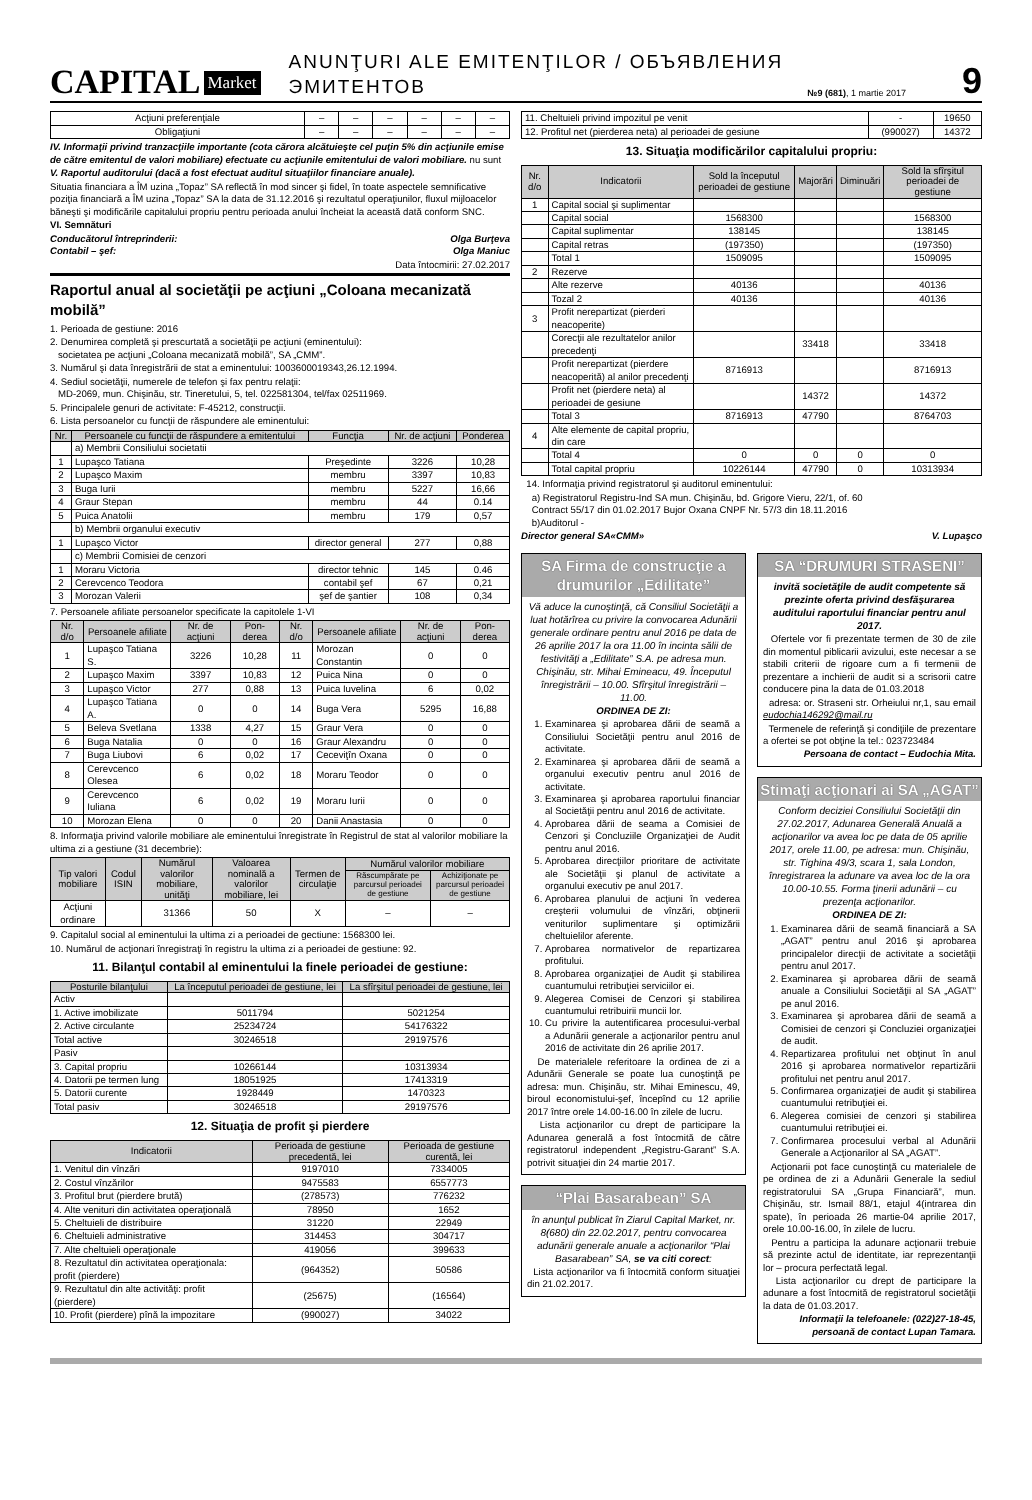CAPITAL Market ANUNŢURI ALE EMITENŢILOR / ОБЪЯВЛЕНИЯ ЭМИТЕНТОВ №9 (681), 1 martie 2017 9
| Acţiuni preferenţiale | – | – | – | – | – | – |
| Obligaţiuni | – | – | – | – | – | – |
IV. Informaţii privind tranzacţiile importante (cota cărora alcătuieşte cel puţin 5% din acţiunile emise de către emitentul de valori mobiliare) efectuate cu acţiunile emitentului de valori mobiliare. nu sunt
V. Raportul auditorului (dacă a fost efectuat auditul situaţiilor financiare anuale).
Situatia financiara a ÎM uzina „Topaz” SA reflectă în mod sincer şi fidel, în toate aspectele semnificative poziţia financiară a ÎM uzina „Topaz” SA la data de 31.12.2016 şi rezultatul operaţiunilor, fluxul mijloacelor băneşti şi modificările capitalului propriu pentru perioada anului încheiat la această dată conform SNC.
VI. Semnături
Conducătorul întreprinderii: Olga Burţeva
Contabil – şef: Olga Maniuc
Data întocmirii: 27.02.2017
Raportul anual al societăţii pe acţiuni „Coloana mecanizată mobilă”
1. Perioada de gestiune: 2016
2. Denumirea completă şi prescurtată a societăţii pe acţiuni (eminentului):
societatea pe acţiuni „Coloana mecanizată mobilă”, SA „CMM”.
3. Numărul şi data înregistrării de stat a eminentului: 1003600019343,26.12.1994.
4. Sediul societăţii, numerele de telefon şi fax pentru relaţii:
MD-2069, mun. Chişinău, str. Tineretului, 5, tel. 022581304, tel/fax 02511969.
5. Principalele genuri de activitate: F-45212, construcţii.
6. Lista persoanelor cu funcţii de răspundere ale eminentului:
| Nr. | Persoanele cu funcţii de răspundere a emitentului | Funcţia | Nr. de acţiuni | Ponderea |
| --- | --- | --- | --- | --- |
| | a) Membrii Consiliului societatii | | | |
| 1 | Lupaşco Tatiana | Preşedinte | 3226 | 10,28 |
| 2 | Lupaşco Maxim | membru | 3397 | 10,83 |
| 3 | Buga Iurii | membru | 5227 | 16,66 |
| 4 | Graur Stepan | membru | 44 | 0.14 |
| 5 | Puica Anatolii | membru | 179 | 0,57 |
| | b) Membrii organului executiv | | | |
| 1 | Lupaşco Victor | director general | 277 | 0,88 |
| | c) Membrii Comisiei de cenzori | | | |
| 1 | Moraru Victoria | director tehnic | 145 | 0.46 |
| 2 | Cerevcenco Teodora | contabil şef | 67 | 0,21 |
| 3 | Morozan Valerii | şef de şantier | 108 | 0,34 |
7. Persoanele afiliate persoanelor specificate la capitolele 1-VI
| Nr. d/o | Persoanele afiliate | Nr. de acţiuni | Pon-derea | Nr. d/o | Persoanele afiliate | Nr. de acţiuni | Pon-derea |
| --- | --- | --- | --- | --- | --- | --- | --- |
| 1 | Lupaşco Tatiana S. | 3226 | 10,28 | 11 | Morozan Constantin | 0 | 0 |
| 2 | Lupaşco Maxim | 3397 | 10,83 | 12 | Puica Nina | 0 | 0 |
| 3 | Lupaşco Victor | 277 | 0,88 | 13 | Puica Iuvelina | 6 | 0,02 |
| 4 | Lupaşco Tatiana A. | 0 | 0 | 14 | Buga Vera | 5295 | 16,88 |
| 5 | Beleva Svetlana | 1338 | 4,27 | 15 | Graur Vera | 0 | 0 |
| 6 | Buga Natalia | 0 | 0 | 16 | Graur Alexandru | 0 | 0 |
| 7 | Buga Liubovi | 6 | 0,02 | 17 | Ceceviţîn Oxana | 0 | 0 |
| 8 | Cerevcenco Olesea | 6 | 0,02 | 18 | Moraru Teodor | 0 | 0 |
| 9 | Cerevcenco Iuliana | 6 | 0,02 | 19 | Moraru Iurii | 0 | 0 |
| 10 | Morozan Elena | 0 | 0 | 20 | Danii Anastasia | 0 | 0 |
8. Informaţia privind valorile mobiliare ale eminentului înregistrate în Registrul de stat al valorilor mobiliare la ultima zi a gestiune (31 decembrie):
| Tip valori mobiliare | Codul ISIN | Numărul valorilor mobiliare, unităţi | Valoarea nominală a valorilor mobiliare, lei | Termen de circulaţie | Numărul valorilor mobiliare | |
| --- | --- | --- | --- | --- | --- | --- |
| | | | | | Răscumpărate pe parcursul perioadei de gestiune | Achiziţionate pe parcursul perioadei de gestiune |
| Acţiuni ordinare | | 31366 | 50 | X | – | – |
9. Capitalul social al eminentului la ultima zi a perioadei de gectiune: 1568300 lei.
10. Numărul de acţionari înregistraţi în registru la ultima zi a perioadei de gestiune: 92.
11. Bilanţul contabil al eminentului la finele perioadei de gestiune:
| Posturile bilanţului | La începutul perioadei de gestiune, lei | La sfîrşitul perioadei de gestiune, lei |
| --- | --- | --- |
| Activ | | |
| 1. Active imobilizate | 5011794 | 5021254 |
| 2. Active circulante | 25234724 | 54176322 |
| Total active | 30246518 | 29197576 |
| Pasiv | | |
| 3. Capital propriu | 10266144 | 10313934 |
| 4. Datorii pe termen lung | 18051925 | 17413319 |
| 5. Datorii curente | 1928449 | 1470323 |
| Total pasiv | 30246518 | 29197576 |
12. Situaţia de profit şi pierdere
| Indicatorii | Perioada de gestiune precedentă, lei | Perioada de gestiune curentă, lei |
| --- | --- | --- |
| 1. Venitul din vînzări | 9197010 | 7334005 |
| 2. Costul vînzărilor | 9475583 | 6557773 |
| 3. Profitul brut (pierdere brută) | (278573) | 776232 |
| 4. Alte venituri din activitatea operaţională | 78950 | 1652 |
| 5. Cheltuieli de distribuire | 31220 | 22949 |
| 6. Cheltuieli administrative | 314453 | 304717 |
| 7. Alte cheltuieli operaţionale | 419056 | 399633 |
| 8. Rezultatul din activitatea operaţionala: profit (pierdere) | (964352) | 50586 |
| 9. Rezultatul din alte activităţi: profit (pierdere) | (25675) | (16564) |
| 10. Profit (pierdere) pînă la impozitare | (990027) | 34022 |
| 11. Cheltuieli privind impozitul pe venit | - | 19650 |
| 12. Profitul net (pierderea neta) al perioadei de gesiune | (990027) | 14372 |
13. Situaţia modificărilor capitalului propriu:
| Nr. d/o | Indicatorii | Sold la începutul perioadei de gestiune | Majorări | Diminuări | Sold la sfîrşitul perioadei de gestiune |
| --- | --- | --- | --- | --- | --- |
| 1 | Capital social şi suplimentar | | | | |
| | Capital social | 1568300 | | | 1568300 |
| | Capital suplimentar | 138145 | | | 138145 |
| | Capital retras | (197350) | | | (197350) |
| | Total 1 | 1509095 | | | 1509095 |
| 2 | Rezerve | | | | |
| | Alte rezerve | 40136 | | | 40136 |
| | Tozal 2 | 40136 | | | 40136 |
| 3 | Profit nerepartizat (pierderi neacoperite) | | | | |
| | Corecţii ale rezultatelor anilor precedenţi | | 33418 | | 33418 |
| | Profit nerepartizat (pierdere neacoperită) al anilor precedenţi | 8716913 | | | 8716913 |
| | Profit net (pierdere neta) al perioadei de gesiune | | 14372 | | 14372 |
| | Total 3 | 8716913 | 47790 | | 8764703 |
| 4 | Alte elemente de capital propriu, din care | | | | |
| | Total 4 | 0 | 0 | 0 | 0 |
| | Total capital propriu | 10226144 | 47790 | 0 | 10313934 |
14. Informaţia privind registratorul şi auditorul eminentului:
a) Registratorul Registru-Ind SA mun. Chişinău, bd. Grigore Vieru, 22/1, of. 60
Contract 55/17 din 01.02.2017 Bujor Oxana CNPF Nr. 57/3 din 18.11.2016
b)Auditorul -
Director general SA«CMM» V. Lupaşco
SA Firma de construcţie a drumurilor „Edilitate”
Vă aduce la cunoştinţă, că Consiliul Societăţii a luat hotărîrea cu privire la convocarea Adunării generale ordinare pentru anul 2016 pe data de 26 aprilie 2017 la ora 11.00 în incinta sălii de festivităţi a „Edilitate” S.A. pe adresa mun. Chişinău, str. Mihai Emineacu, 49. Începutul înregistrării – 10.00. Sfîrşitul înregistrării – 11.00.
ORDINEA DE ZI:
1. Examinarea şi aprobarea dării de seamă a Consiliului Societăţii pentru anul 2016 de activitate.
2. Examinarea şi aprobarea dării de seamă a organului executiv pentru anul 2016 de activitate.
3. Examinarea şi aprobarea raportului financiar al Societăţii pentru anul 2016 de activitate.
4. Aprobarea dării de seama a Comisiei de Cenzori şi Concluziile Organizaţiei de Audit pentru anul 2016.
5. Aprobarea direcţiilor prioritare de activitate ale Societăţii şi planul de activitate a organului executiv pe anul 2017.
6. Aprobarea planului de acţiuni în vederea creşterii volumului de vînzări, obţinerii veniturilor suplimentare şi optimizării cheltuielilor aferente.
7. Aprobarea normativelor de repartizarea profitului.
8. Aprobarea organizaţiei de Audit şi stabilirea cuantumului retribuţiei serviciilor ei.
9. Alegerea Comisei de Cenzori şi stabilirea cuantumului retribuirii muncii lor.
10. Cu privire la autentificarea procesului-verbal a Adunării generale a acţionarilor pentru anul 2016 de activitate din 26 aprilie 2017.
De materialele referitoare la ordinea de zi a Adunării Generale se poate lua cunoştinţă pe adresa: mun. Chişinău, str. Mihai Eminescu, 49, biroul economistului-şef, începînd cu 12 aprilie 2017 între orele 14.00-16.00 în zilele de lucru.
Lista acţionarilor cu drept de participare la Adunarea generală a fost întocmită de către registratorul independent „Registru-Garant” S.A. potrivit situaţiei din 24 martie 2017.
“Plai Basarabean” SA
în anunţul publicat în Ziarul Capital Market, nr. 8(680) din 22.02.2017, pentru convocarea adunării generale anuale a acţionarilor “Plai Basarabean” SA, se va citi corect:
Lista acţionarilor va fi întocmită conform situaţiei din 21.02.2017.
SA “DRUMURI STRASENI”
invită societăţile de audit competente să prezinte oferta privind desfăşurarea auditului raportului financiar pentru anul 2017.
Ofertele vor fi prezentate termen de 30 de zile din momentul piblicarii avizului, este necesar a se stabili criterii de rigoare cum a fi termenii de prezentare a inchierii de audit si a scrisorii catre conducere pina la data de 01.03.2018
adresa: or. Straseni str. Orheiului nr,1, sau email eudochia146292@mail.ru
Termenele de referinţă şi condiţiile de prezentare a ofertei se pot obţine la tel.: 023723484
Persoana de contact – Eudochia Mita.
Stimaţi acţionari ai SA „AGAT”
Conform deciziei Consiliului Societăţii din 27.02.2017, Adunarea Generală Anuală a acţionarilor va avea loc pe data de 05 aprilie 2017, orele 11.00, pe adresa: mun. Chişinău, str. Tighina 49/3, scara 1, sala London, înregistrarea la adunare va avea loc de la ora 10.00-10.55. Forma ţinerii adunării – cu prezenţa acţionarilor.
ORDINEA DE ZI:
1. Examinarea dării de seamă financiară a SA „AGAT” pentru anul 2016 şi aprobarea principalelor direcţii de activitate a societăţii pentru anul 2017.
2. Examinarea şi aprobarea dării de seamă anuale a Consiliului Societăţii al SA „AGAT” pe anul 2016.
3. Examinarea şi aprobarea dării de seamă a Comisiei de cenzori şi Concluziei organizaţiei de audit.
4. Repartizarea profitului net obţinut în anul 2016 şi aprobarea normativelor repartizării profitului net pentru anul 2017.
5. Confirmarea organizaţiei de audit şi stabilirea cuantumului retribuţiei ei.
6. Alegerea comisiei de cenzori şi stabilirea cuantumului retribuţiei ei.
7. Confirmarea procesului verbal al Adunării Generale a Acţionarilor al SA „AGAT”.
Acţionarii pot face cunoştinţă cu materialele de pe ordinea de zi a Adunării Generale la sediul registratorului SA „Grupa Financiară”, mun. Chişinău, str. Ismail 88/1, etajul 4(intrarea din spate), în perioada 26 martie-04 aprilie 2017, orele 10.00-16.00, în zilele de lucru.
Pentru a participa la adunare acţionarii trebuie să prezinte actul de identitate, iar reprezentanţii lor – procura perfectată legal.
Lista acţionarilor cu drept de participare la adunare a fost întocmită de registratorul societăţii la data de 01.03.2017.
Informaţii la telefoanele: (022)27-18-45, persoană de contact Lupan Tamara.